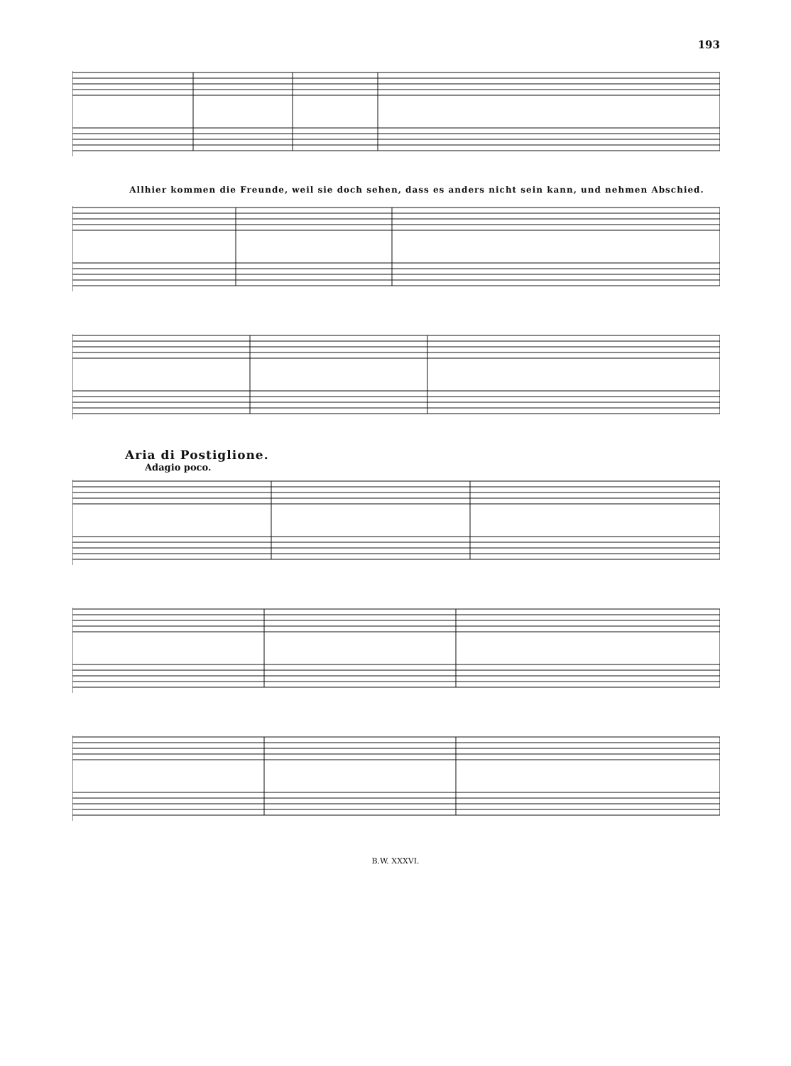193
Allhier kommen die Freunde, weil sie doch sehen, dass es anders nicht sein kann, und nehmen Abschied.
Aria di Postiglione.
Adagio poco.
B.W. XXXVI.